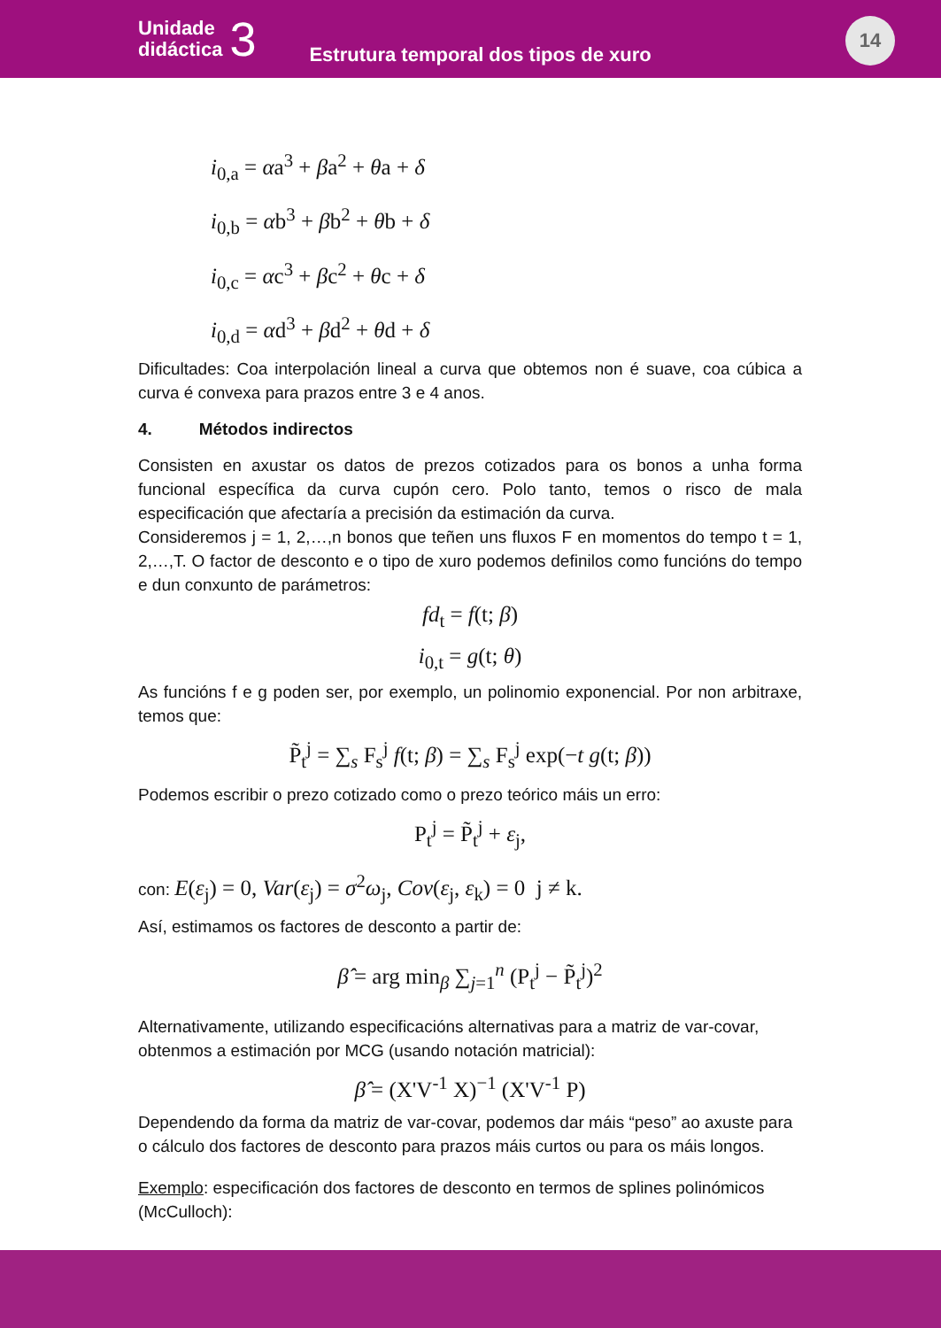Unidade
didáctica
3
Estrutura temporal dos tipos de xuro
14
i<sub>0,a</sub> = αa<sup>3</sup> + βa<sup>2</sup> + θa + δ
i<sub>0,b</sub> = αb<sup>3</sup> + βb<sup>2</sup> + θb + δ
i<sub>0,c</sub> = αc<sup>3</sup> + βc<sup>2</sup> + θc + δ
i<sub>0,d</sub> = αd<sup>3</sup> + βd<sup>2</sup> + θd + δ
Dificultades: Coa interpolación lineal a curva que obtemos non é suave, coa cúbica a curva é convexa para prazos entre 3 e 4 anos.
4. Métodos indirectos
Consisten en axustar os datos de prezos cotizados para os bonos a unha forma funcional específica da curva cupón cero. Polo tanto, temos o risco de mala especificación que afectaría a precisión da estimación da curva.
Consideremos j = 1, 2,…,n bonos que teñen uns fluxos F en momentos do tempo t = 1, 2,…,T. O factor de desconto e o tipo de xuro podemos definilos como funcións do tempo e dun conxunto de parámetros:
fd<sub>t</sub> = f(t; β)
i<sub>0,t</sub> = g(t; θ)
As funcións f e g poden ser, por exemplo, un polinomio exponencial. Por non arbitraxe, temos que:
P̃<sub>t</sub><sup>j</sup> = ∑<sub>s</sub> F<sub>s</sub><sup>j</sup> f(t; β) = ∑<sub>s</sub> F<sub>s</sub><sup>j</sup> exp(−t g(t; β))
Podemos escribir o prezo cotizado como o prezo teórico máis un erro:
P<sub>t</sub><sup>j</sup> = P̃<sub>t</sub><sup>j</sup> + ε<sub>j</sub>,
con: E(ε<sub>j</sub>) = 0, Var(ε<sub>j</sub>) = σ<sup>2</sup>ω<sub>j</sub>, Cov(ε<sub>j</sub>, ε<sub>k</sub>) = 0 j ≠ k.
Así, estimamos os factores de desconto a partir de:
β̂ = arg min<sub>β</sub> ∑<sub>j=1</sub><sup>n</sup> (P<sub>t</sub><sup>j</sup> − P̃<sub>t</sub><sup>j</sup>)<sup>2</sup>
Alternativamente, utilizando especificacións alternativas para a matriz de var-covar, obtenmos a estimación por MCG (usando notación matricial):
β̂ = (X'V<sup>-1</sup> X)<sup>−1</sup> (X'V<sup>-1</sup> P)
Dependendo da forma da matriz de var-covar, podemos dar máis “peso” ao axuste para o cálculo dos factores de desconto para prazos máis curtos ou para os máis longos.
Exemplo: especificación dos factores de desconto en termos de splines polinómicos (McCulloch):